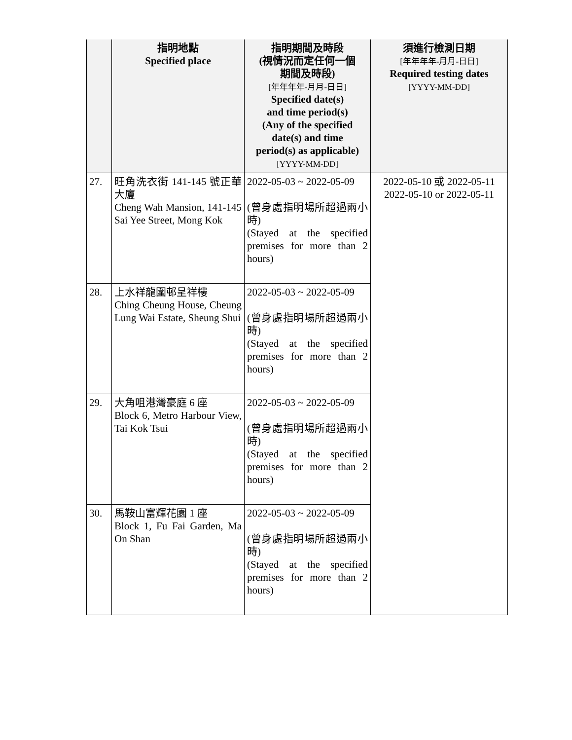| | 指明地點 Specified place | 指明期間及時段 (視情況而定任何一個 期間及時段) [年年年年-月月-日日] Specified date(s) and time period(s) (Any of the specified date(s) and time period(s) as applicable) [YYYY-MM-DD] | 須進行檢測日期 [年年年年-月月-日日] Required testing dates [YYYY-MM-DD] |
| --- | --- | --- | --- |
| 27. | 旺角洗衣街 141-145 號正華大廈 Cheng Wah Mansion, 141-145 Sai Yee Street, Mong Kok | 2022-05-03 ~ 2022-05-09 (曾身處指明場所超過兩小時) (Stayed at the specified premises for more than 2 hours) | 2022-05-10 或 2022-05-11 2022-05-10 or 2022-05-11 |
| 28. | 上水祥龍圍邨呈祥樓 Ching Cheung House, Cheung Lung Wai Estate, Sheung Shui | 2022-05-03 ~ 2022-05-09 (曾身處指明場所超過兩小時) (Stayed at the specified premises for more than 2 hours) | |
| 29. | 大角咀港灣豪庭 6 座 Block 6, Metro Harbour View, Tai Kok Tsui | 2022-05-03 ~ 2022-05-09 (曾身處指明場所超過兩小時) (Stayed at the specified premises for more than 2 hours) | |
| 30. | 馬鞍山富輝花園 1 座 Block 1, Fu Fai Garden, Ma On Shan | 2022-05-03 ~ 2022-05-09 (曾身處指明場所超過兩小時) (Stayed at the specified premises for more than 2 hours) | |